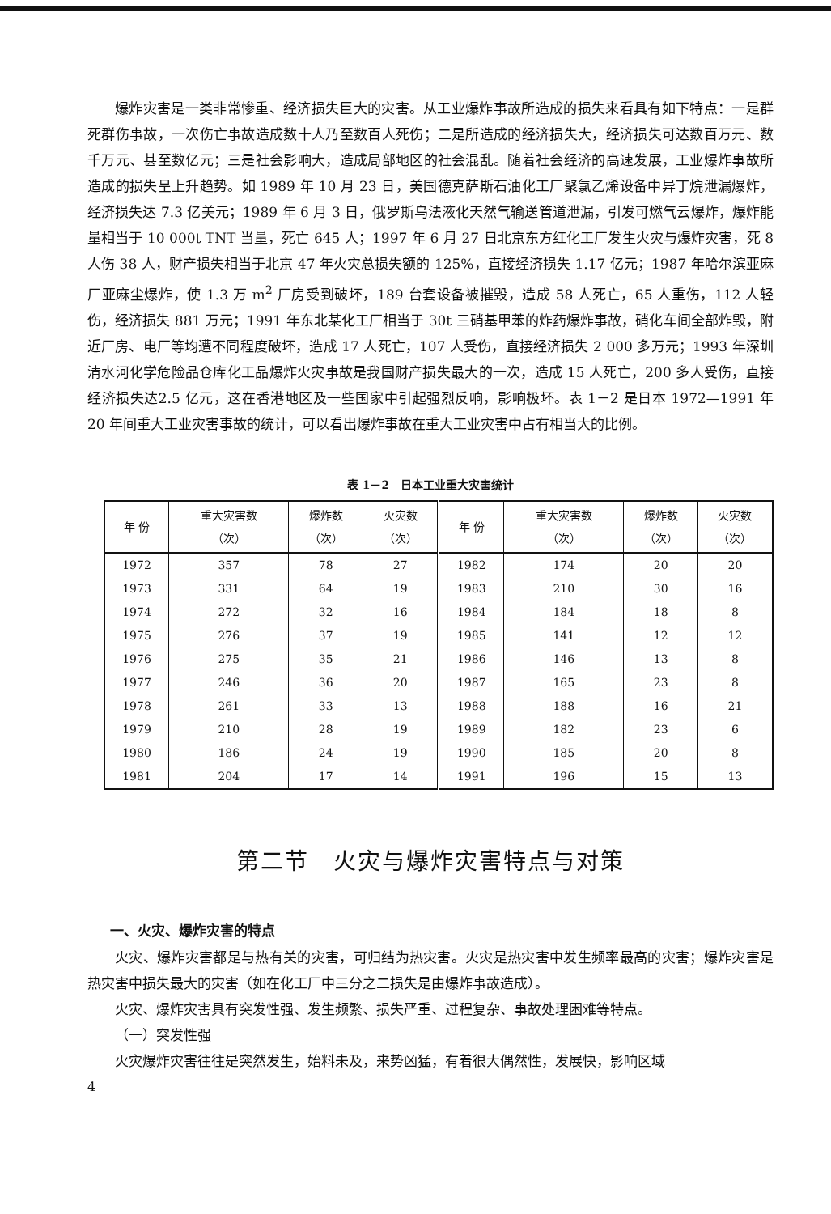爆炸灾害是一类非常惨重、经济损失巨大的灾害。从工业爆炸事故所造成的损失来看具有如下特点：一是群死群伤事故，一次伤亡事故造成数十人乃至数百人死伤；二是所造成的经济损失大，经济损失可达数百万元、数千万元、甚至数亿元；三是社会影响大，造成局部地区的社会混乱。随着社会经济的高速发展，工业爆炸事故所造成的损失呈上升趋势。如 1989 年 10 月 23 日，美国德克萨斯石油化工厂聚氯乙烯设备中异丁烷泄漏爆炸，经济损失达 7.3 亿美元；1989 年 6 月 3 日，俄罗斯乌法液化天然气输送管道泄漏，引发可燃气云爆炸，爆炸能量相当于 10 000t TNT 当量，死亡 645 人；1997 年 6 月 27 日北京东方红化工厂发生火灾与爆炸灾害，死 8 人伤 38 人，财产损失相当于北京 47 年火灾总损失额的 125%，直接经济损失 1.17 亿元；1987 年哈尔滨亚麻厂亚麻尘爆炸，使 1.3 万 m<sup>2</sup> 厂房受到破坏，189 台套设备被摧毁，造成 58 人死亡，65 人重伤，112 人轻伤，经济损失 881 万元；1991 年东北某化工厂相当于 30t 三硝基甲苯的炸药爆炸事故，硝化车间全部炸毁，附近厂房、电厂等均遭不同程度破坏，造成 17 人死亡，107 人受伤，直接经济损失 2 000 多万元；1993 年深圳清水河化学危险品仓库化工品爆炸火灾事故是我国财产损失最大的一次，造成 15 人死亡，200 多人受伤，直接经济损失达2.5 亿元，这在香港地区及一些国家中引起强烈反响，影响极坏。表 1－2 是日本 1972—1991 年 20 年间重大工业灾害事故的统计，可以看出爆炸事故在重大工业灾害中占有相当大的比例。
表 1－2　日本工业重大灾害统计
| 年 份 | 重大灾害数 （次） | 爆炸数 （次） | 火灾数 （次） | 年 份 | 重大灾害数 （次） | 爆炸数 （次） | 火灾数 （次） |
| --- | --- | --- | --- | --- | --- | --- | --- |
| 1972 | 357 | 78 | 27 | 1982 | 174 | 20 | 20 |
| 1973 | 331 | 64 | 19 | 1983 | 210 | 30 | 16 |
| 1974 | 272 | 32 | 16 | 1984 | 184 | 18 | 8 |
| 1975 | 276 | 37 | 19 | 1985 | 141 | 12 | 12 |
| 1976 | 275 | 35 | 21 | 1986 | 146 | 13 | 8 |
| 1977 | 246 | 36 | 20 | 1987 | 165 | 23 | 8 |
| 1978 | 261 | 33 | 13 | 1988 | 188 | 16 | 21 |
| 1979 | 210 | 28 | 19 | 1989 | 182 | 23 | 6 |
| 1980 | 186 | 24 | 19 | 1990 | 185 | 20 | 8 |
| 1981 | 204 | 17 | 14 | 1991 | 196 | 15 | 13 |
第二节　火灾与爆炸灾害特点与对策
一、火灾、爆炸灾害的特点
火灾、爆炸灾害都是与热有关的灾害，可归结为热灾害。火灾是热灾害中发生频率最高的灾害；爆炸灾害是热灾害中损失最大的灾害（如在化工厂中三分之二损失是由爆炸事故造成）。
火灾、爆炸灾害具有突发性强、发生频繁、损失严重、过程复杂、事故处理困难等特点。
（一）突发性强
火灾爆炸灾害往往是突然发生，始料未及，来势凶猛，有着很大偶然性，发展快，影响区域
4